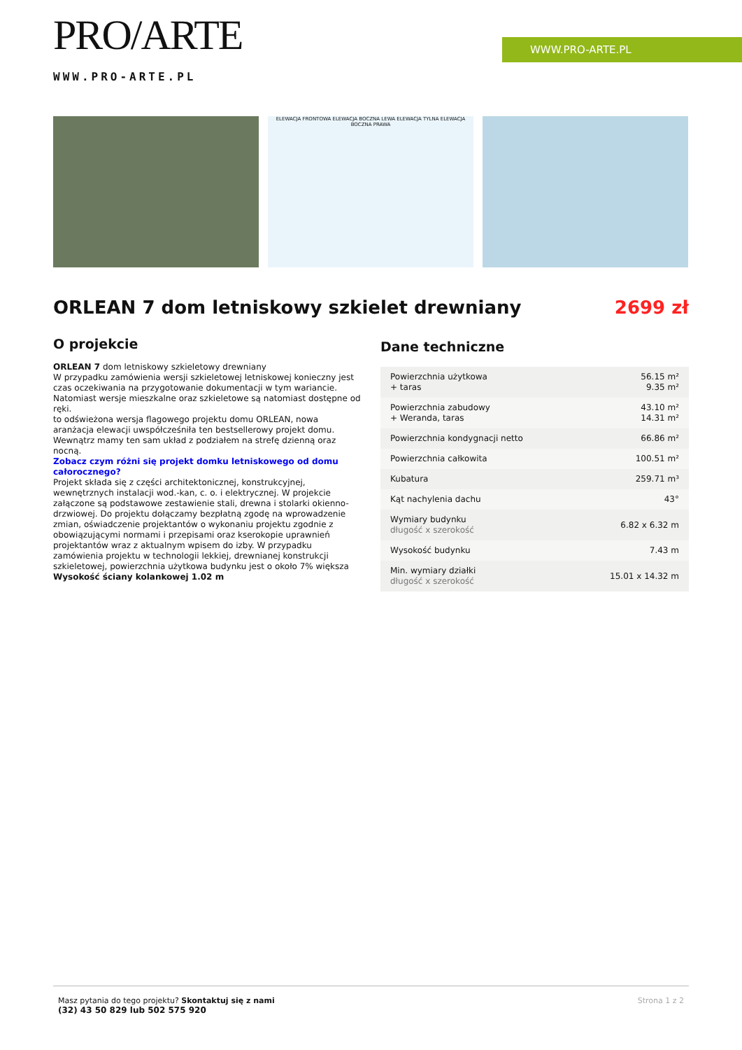PRO/ARTE
WWW.PRO-ARTE.PL
WWW.PRO-ARTE.PL
ELEWACJA FRONTOWA ELEWACJA BOCZNA LEWA ELEWACJA TYLNA ELEWACJA BOCZNA PRAWA
ORLEAN 7 dom letniskowy szkielet drewniany 2699 zł
O projekcie
ORLEAN 7 dom letniskowy szkieletowy drewniany
W przypadku zamówienia wersji szkieletowej letniskowej konieczny jest czas oczekiwania na przygotowanie dokumentacji w tym wariancie. Natomiast wersje mieszkalne oraz szkieletowe są natomiast dostępne od ręki.
to odświeżona wersja flagowego projektu domu ORLEAN, nowa aranżacja elewacji uwspółcześniła ten bestsellerowy projekt domu. Wewnątrz mamy ten sam układ z podziałem na strefę dzienną oraz nocną.
Zobacz czym różni się projekt domku letniskowego od domu całorocznego?
Projekt składa się z części architektonicznej, konstrukcyjnej, wewnętrznych instalacji wod.-kan, c. o. i elektrycznej. W projekcie załączone są podstawowe zestawienie stali, drewna i stolarki okienno-drzwiowej. Do projektu dołączamy bezpłatną zgodę na wprowadzenie zmian, oświadczenie projektantów o wykonaniu projektu zgodnie z obowiązującymi normami i przepisami oraz kserokopie uprawnień projektantów wraz z aktualnym wpisem do izby. W przypadku zamówienia projektu w technologii lekkiej, drewnianej konstrukcji szkieletowej, powierzchnia użytkowa budynku jest o około 7% większa
Wysokość ściany kolankowej 1.02 m
Dane techniczne
| Powierzchnia użytkowa + taras | 56.15 m² 9.35 m² |
| Powierzchnia zabudowy + Weranda, taras | 43.10 m² 14.31 m² |
| Powierzchnia kondygnacji netto | 66.86 m² |
| Powierzchnia całkowita | 100.51 m² |
| Kubatura | 259.71 m³ |
| Kąt nachylenia dachu | 43° |
| Wymiary budynku długość x szerokość | 6.82 x 6.32 m |
| Wysokość budynku | 7.43 m |
| Min. wymiary działki długość x szerokość | 15.01 x 14.32 m |
Masz pytania do tego projektu? Skontaktuj się z nami
(32) 43 50 829 lub 502 575 920
Strona 1 z 2